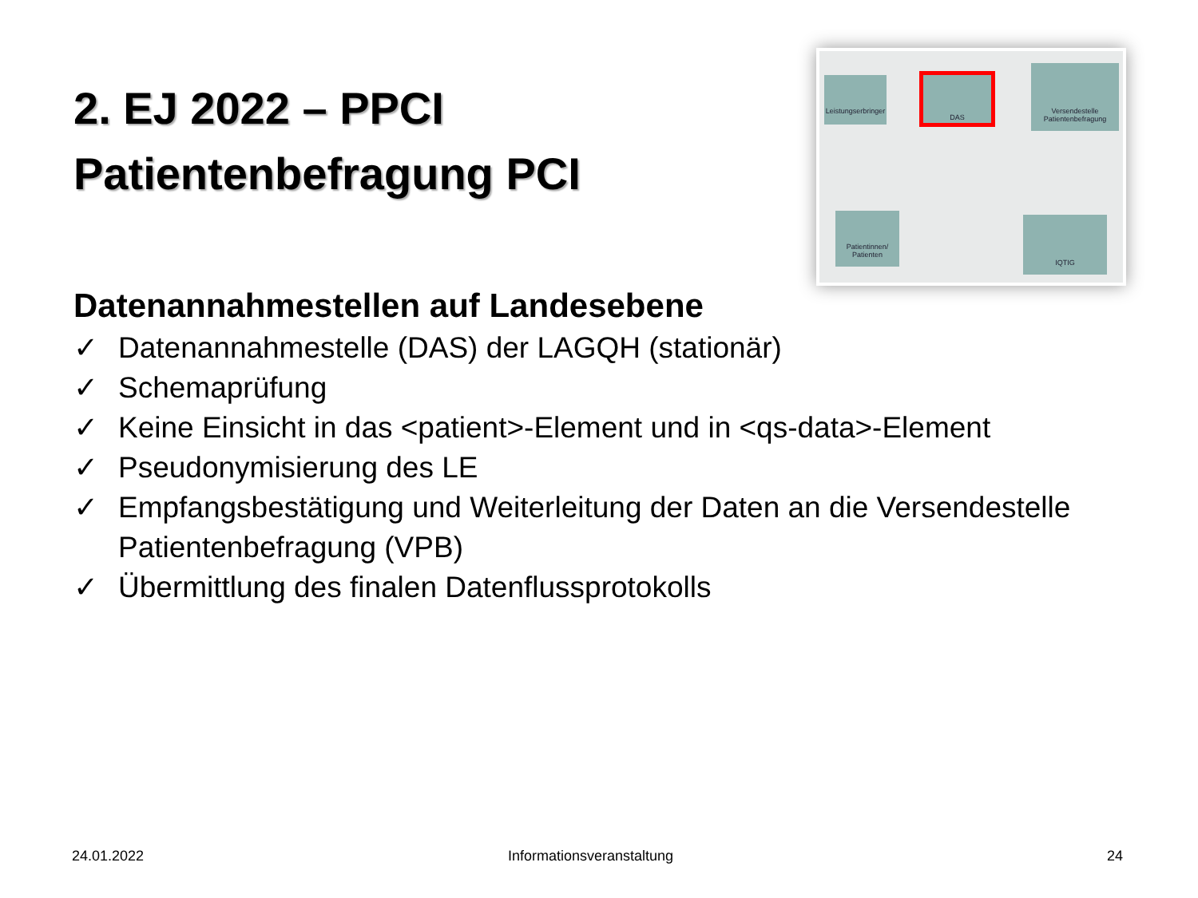Leistungserbringer
DAS
Versendestelle Patientenbefragung
Patientinnen/ Patienten
IQTIG
2. EJ 2022 – PPCI
Patientenbefragung PCI
Datenannahmestellen auf Landesebene
✓ Datenannahmestelle (DAS) der LAGQH (stationär)
✓ Schemaprüfung
✓ Keine Einsicht in das <patient>-Element und in <qs-data>-Element
✓ Pseudonymisierung des LE
✓ Empfangsbestätigung und Weiterleitung der Daten an die Versendestelle Patientenbefragung (VPB)
✓ Übermittlung des finalen Datenflussprotokolls
24.01.2022 Informationsveranstaltung 24